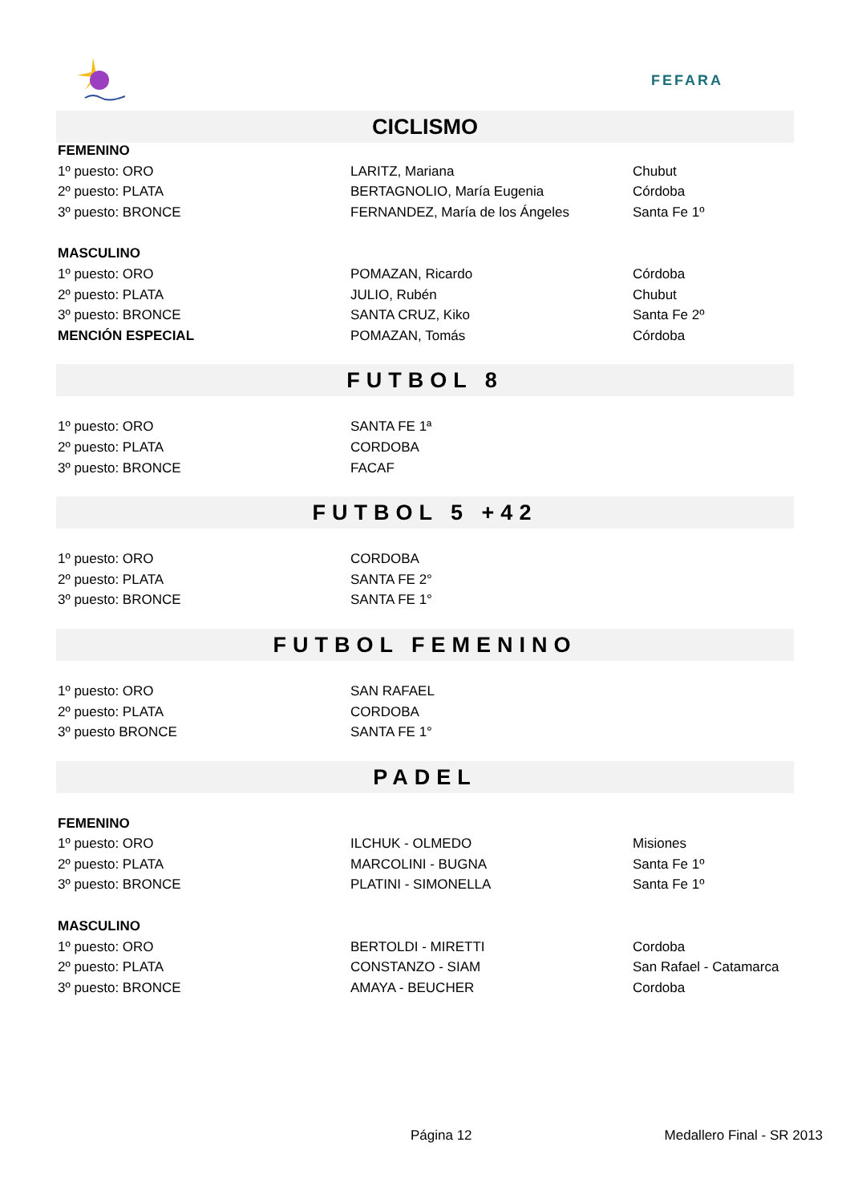FEFARA
CICLISMO
| FEMENINO | | |
| 1º puesto: ORO | LARITZ, Mariana | Chubut |
| 2º puesto: PLATA | BERTAGNOLIO, María Eugenia | Córdoba |
| 3º puesto: BRONCE | FERNANDEZ, María de los Ángeles | Santa Fe 1º |
| MASCULINO | | |
| 1º puesto: ORO | POMAZAN, Ricardo | Córdoba |
| 2º puesto: PLATA | JULIO, Rubén | Chubut |
| 3º puesto: BRONCE | SANTA CRUZ, Kiko | Santa Fe 2º |
| MENCIÓN ESPECIAL | POMAZAN, Tomás | Córdoba |
FUTBOL 8
| 1º puesto: ORO | SANTA FE 1ª | |
| 2º puesto: PLATA | CORDOBA | |
| 3º puesto: BRONCE | FACAF | |
FUTBOL 5 +42
| 1º puesto: ORO | CORDOBA | |
| 2º puesto: PLATA | SANTA FE 2° | |
| 3º puesto: BRONCE | SANTA FE 1° | |
FUTBOL FEMENINO
| 1º puesto: ORO | SAN RAFAEL | |
| 2º puesto: PLATA | CORDOBA | |
| 3º puesto BRONCE | SANTA FE 1° | |
PADEL
| FEMENINO | | |
| 1º puesto: ORO | ILCHUK - OLMEDO | Misiones |
| 2º puesto: PLATA | MARCOLINI - BUGNA | Santa Fe 1º |
| 3º puesto: BRONCE | PLATINI - SIMONELLA | Santa Fe 1º |
| MASCULINO | | |
| 1º puesto: ORO | BERTOLDI - MIRETTI | Cordoba |
| 2º puesto: PLATA | CONSTANZO - SIAM | San Rafael - Catamarca |
| 3º puesto: BRONCE | AMAYA - BEUCHER | Cordoba |
Página 12 Medallero Final - SR 2013